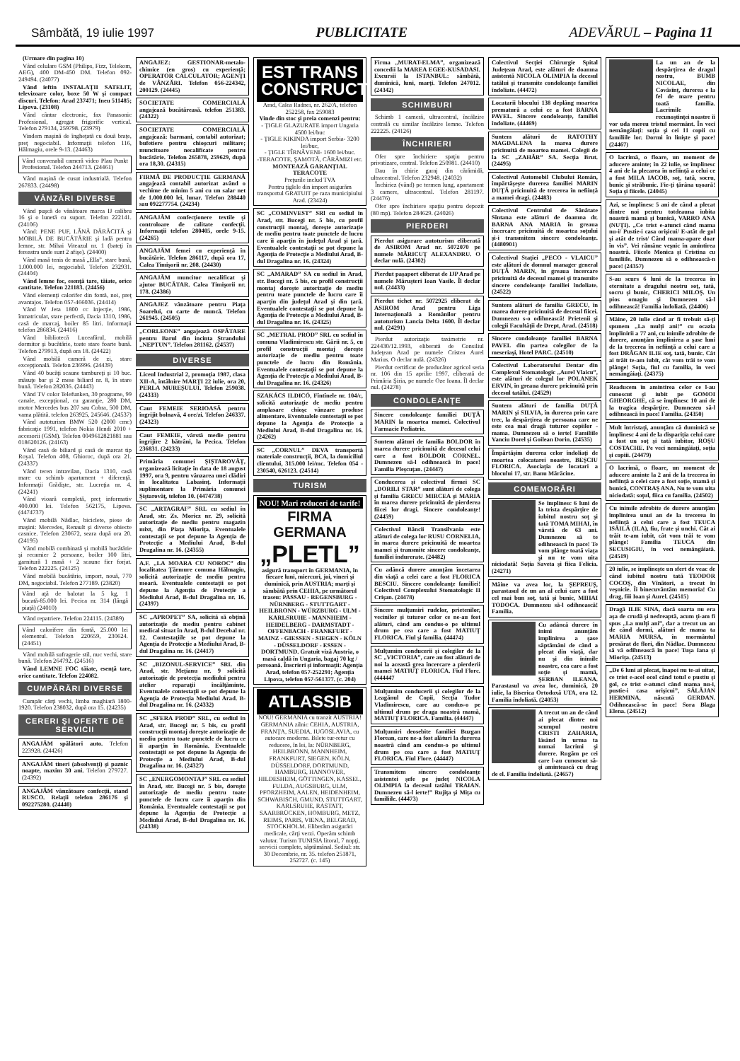Sâmbătă, 19 iulie 1997 PUBLICITATE ADEVĂRUL – Pagina 11
(Urmare din pagina 10)
Vând celulare GSM (Philips, Fizz, Telekom, AEG), 400 DM-450 DM. Telefon 092-249494. (24077)
Vând ieftin INSTALAŢII SATELIT, televizoare color, boxe 50 W şi compact discuri. Telefon: Arad 237471; Ineu 511485; Lipova. (23108)
Vând cântar electronic, fax Panasonic Profesional, agregat frigorific vertical. Telefon 279134, 259798. (23979)
Vindem maşină de îngheţată cu două braţe, preţ negociabil. Informaţii telefon 116, Hălmagiu, orele 9-13. (24463)
Vând convenabil cameră video Plau Punkt Profesional. Telefon 244713. (24461)
Vând maşină de cusut industrială. Telefon 267833. (24498)
VÂNZĂRI DIVERSE
Vând puşcă de vânătoare marca IJ calibru 16 şi o lunetă cu suport. Telefon 222141. (24106)
Vând: PENE PUF, LÂNĂ DĂRĂCITĂ şi MOBILĂ DE BUCĂTĂRIE şi ladă pentru lemne, str. Mihai Viteazul nr. 1 (bateţi în fereastra unde sunt 2 afişe). (24400)
Vând masă tenis de masă „Ella”, stare bună, 1.000.000 lei, negociabil. Telefon 232931. (24404)
Vând lemne foc, esenţă tare, tăiate, orice cantitate. Telefon 221183. (24456)
Vând elemenţi calorifer din fontă, noi, preţ avantajos. Telefon 057-466036. (24414)
Vând W Jeta 1800 cc Injecţie, 1986, înmatriculat, stare perfectă, Dacia 1310, 1986, casă de marcaj, boiler 85 litri. Informaţii telefon 286834. (24416)
Vând bibliotecă Luceafărul, mobilă dormitor şi bucătărie, toate stare foarte bună. Telefon 279913, după ora 18. (24422)
Vând mobilă cameră de zi, stare excepţională. Telefon 236996. (24439)
Vând 40 bucăţi scaune tambureţi şi 10 buc. măsuţe bar şi 2 mese biliard nr. 8, în stare bună. Telefon 282036. (24443)
Vând TV color Telefunken, 30 programe, 99 canale, excepţional, cu garanţie, 280 DM, motor Mercedes bus 207 sau Cobra, 500 DM, vama plătită. telefon 263925, 245646. (24537)
Vând autoturism BMW 520 (2000 cmc) fabricaţie 1991, telefon Nokia Hendi 2010 + accesorii (GSM). Telefon 0049612821881 sau 018620126. (24163)
Vând casă de biliard şi casă de marcat tip Royal. Telefon 408, Ghioroc, după ora 21. (24337)
Vând teren intravilan, Dacia 1310, casă mare cu schimb apartament + diferenţă. Informaţii Grădişte, str. Lucreţia nr. 4. (24241)
Vând vioară completă, preţ informativ 400.000 lei. Telefon 562175, Lipova. (4474737)
Vând mobilă Nădlac, biciclete, piese de maşini: Mercedes, Renault şi diverse obiecte casnice. Telefon 230672, seara după ora 20. (24195)
Vând mobilă combinată şi mobilă bucătărie şi recamier 2 persoane, boiler 100 litri, garnitură 1 masă + 2 scaune fier forjat. Telefon 222225. (24125)
Vând mobilă bucătărie, import, nouă, 770 DM, negociabil. Telefon 277189. (23820)
Vând aţă de balotat la 5 kg, 1 bucată-85.000 lei. Pecica nr. 314 (lângă piaţă) (24010)
Vând repatriere. Telefon 224115. (24389)
Vând calorifere din fontă, 25.000 lei elementul. Telefon 220659, 230624. (24451)
Vând mobilă sufragerie stil, nuc vechi, stare bună. Telefon 264792. (24516)
Vând LEMNE FOC tăiate, esenţă tare, orice cantitate. Telefon 224082.
CUMPĂRĂRI DIVERSE
Cumpăr cărţi vechi, limba maghiară 1800-1920. Telefon 238032, după ora 15. (24235)
CERERI ŞI OFERTE DE SERVICII
ANGAJĂM spălători auto. Telefon 223928. (24426)
ANGAJĂM tineri (absolvenţi) şi paznic noapte, maxim 30 ani. Telefon 279727. (24392)
ANGAJĂM vânzătoare confecţii, stand RUSCO. Relaţii telefon 286176 şi 092275280. (24440)
ANGAJEZ: GESTIONAR-metalo-chimice (en gros) cu experienţă; OPERATOR CALCULATOR; AGENŢI de VÂNZĂRI. Telefon 056-224342, 200129. (24445)
SOCIETATE COMERCIALĂ angajează bucătăreasă. telefon 251383. (24322)
SOCIETATE COMERCIALĂ angajează: barmani, contabil autorizat; bufetiere pentru chioşcuri militare; muncitoare necalificate pentru bucătărie. Telefon 265878, 259629, după ora 18,30. (24315)
FIRMĂ DE PRODUCŢIE GERMANĂ angajează contabil autorizat având o vechime de minim 5 ani cu un salar net de 1.000.000 lei, lunar. Telefon 288440 sau 092277754. (24234)
ANGAJĂM confecţionere textile şi controloare de calitate confecţii. Informaţii telefon 280405, orele 9-15. (24265)
ANGAJĂM femei cu experienţă în bucătărie. Telefon 286117, după ora 17, Calea Timişorii nr. 208. (24430)
ANGAJĂM muncitor necalificat şi ajutor BUCĂTAR. Calea Timişorii nr. 178. (24386)
ANGAJEZ vânzătoare pentru Piaţa Soarelui, cu carte de muncă. Telefon 261945. (24505)
„CORLEONE” angajează OSPĂTARE pentru Barul din incinta Ştrandului „NEPTUN”. Telefon 281162. (24537)
DIVERSE
Liceul Industrial 2, promoţia 1987, clasa XII-A, întâlnire MARŢI 22 iulie, ora 20, PERLA MUREŞULUI. Telefon 259038. (24333)
Caut FEMEIE SERIOASĂ pentru îngrijit bolnavă, 4 ore/zi. Telefon 246337. (24323)
Caut FEMEIE, vârstă medie pentru îngrijire 2 bătrâni, la Pecica. Telefon 236831. (24233)
Primăria comunei ŞIŞTAROVĂŢ, organizează licitaţie în data de 18 august 1997, ora 9, pentru vânzarea unei clădiri în localitatea Labasinţ. Informaţii suplimentare la Primăria comunei Şiştarovăţ, telefon 10. (4474738)
SC „ARTAGRAF” SRL cu sediul în Arad, str. Zs. Moricz nr. 29, solicită autorizaţie de mediu pentru magazin mixt, din Piaţa Mioriţa. Eventualele contestaţii se pot depune la Agenţia de Protecţie a Mediului Arad, B-dul Dragalina nr. 16. (24355)
A.F. „LA MOARA CU NOROC” din localitatea Ţărmure comuna Hălmagiu, solicită autorizaţie de mediu pentru moară. Eventualele contestaţii se pot depune la Agenţia de Protecţie a Mediului Arad, B-dul Dragalina nr. 16. (24397)
SC „APROPET” SA, solicită să obţină autorizaţie de mediu pentru cabinet medical situat în Arad, B-dul Decebal nr. 12. Contestaţiile se pot depune la Agenţia de Protecţie a Mediului Arad, B-dul Dragalina nr. 16. (24417)
SC „BIZONUL-SERVICE” SRL din Arad, str. Meţianu nr. 9 solicită autorizaţie de protecţia mediului pentru atelier reparaţii încălţăminte. Eventualele contestaţii se pot depune la Agenţia de Protecţia Mediului Arad. B-dul Dragalina nr. 16. (24332)
SC „SFERA PROD” SRL, cu sediul în Arad, str. Bucegi nr. 5 bis, cu profil construcţii montaj doreşte autorizaţie de mediu pentru toate punctele de lucru ce îi aparţin în România. Eventualele contestaţii se pot depune la Agenţia de Protecţie a Mediului Arad, B-dul Dragalina nr. 16. (24327)
SC „ENERGOMONTAJ” SRL cu sediul în Arad, str. Bucegi nr. 5 bis, doreşte autorizaţie de mediu pentru toate punctele de lucru care îi aparţin din România. Eventualele contestaţii se pot depune la Agenţia de Protecţie a Mediului Arad, B-dul Dragalina nr. 16. (24338)
EST TRANS CONSTRUCT
Arad, Calea Radnei, nr. 262/A, telefon 252258, fax 259083
Vinde din stoc şi preia comenzi pentru:
- ŢIGLE GLAZURATE import Ungaria 4500 lei/buc
- ŢIGLE KIKINDA import Serbia- 3200 lei/buc,
- ŢIGLE TÎRNĂVENI- 1600 lei/buc.
-TERACOTE, ŞAMOTĂ, CĂRĂMIZI etc.
MONTEAZĂ GARANŢIAL TERACOTE
Preţurile includ TVA
Pentru ţiglele din import asigurăm transportul GRATUIT pe raza municipiului Arad. (23424)
SC „COMINVEST” SRl cu sediul în Arad, str. Bucegi nr. 5 bis, cu profil construcţii montaj, doreşte autorizaţie de mediu pentru toate punctele de lucru care îi aparţin în judeţul Arad şi ţară. Eventualele contestaţii se pot depune la Agenţia de Protecţie a Mediului Arad, B-dul Dragalina nr. 16. (24324)
SC „AMARAD” SA cu sediul în Arad, str. Bucegi nr. 5 bis, cu profil construcţii montaj doreşte autorizaţie de mediu pentru toate punctele de lucru care îi aparţin din judeţul Arad şi din ţară. Eventualele contestaţii se pot depune la Agenţia de Protecţie a Mediului Arad, B-dul Dragalina nr. 16. (24325)
SC „METRAL PROD” SRL cu sediul în comuna Vladimirescu str. Gării nr. 5, cu profil construcţii montaj doreşte autorizaţie de mediu pentru toate punctele de lucru din România. Eventualele contestaţii se pot depune la Agenţia de Protecţie a Mediului Arad, B-dul Dragalina nr. 16. (24326)
SZAKÁCS ILDICÓ, Fîntînele nr. 104/c, solicită autorizaţie de mediu pentru amplasare chioşc vânzare produse alimentare. Eventualele contestaţii se pot depune la Agenţia de Protecţie a Mediului Arad, B-dul Dragalina nr. 16. (24262)
SC „CORNUL” DEVA transportă materiale construcţii, BCA, la domiciliul clientului, 315.000 lei/mc. Telefon 054 - 230540, 626123. (24514)
TURISM
NOU! Mari reduceri de tarife!
FIRMA GERMANA
„PLETL”
asigură transport în GERMANIA, în fiecare luni, miercuri, joi, vineri şi duminică, prin AUSTRIA; marţi şi sâmbătă prin CEHIA, pe următorul traseu: PASSAU - REGENSBURG - NÜRNBERG - STUTTGART - HEILBRONN - WÜRZBURG - ULM - KARLSRUHE - MANNHEIM - HEIDELBERG - DARMSTADT - OFFENBACH - FRANKFURT - MAINZ - GIESSEN - SIEGEN - KÖLN - DÜSSELDORF - ESSEN - DORTMUND. Gratuit viză Austria, o masă caldă în Ungaria, bagaj 70 kg / persoană. Înscrieri şi informaţii: Agenţia Arad, telefon 057-252291; Agenţia Lipova, telefon 057-561377. (c. 204)
ATLASSIB
NOU! GERMANIA cu tranzit AUSTRIA! GERMANIA zilnic CEHIA, AUSTRIA, FRANŢA, SUEDIA, IUGOSLAVIA, cu autocare moderne. Bilete tur-retur cu reducere, în lei, la: NÜRNBERG, HEILBRONN, MANNHEIM, FRANKFURT, SIEGEN, KÖLN, DÜSSELDORF, DORTMUND, HAMBURG, HANNOVER, HILDESHEIM, GÖTTINGEN, KASSEL, FULDA, AUGSBURG, ULM, PFORZHEIM, AALEN, HEIDENHEIM, SCHWABISCH, GMUND, STUTTGART, KARLSRUHE, RASTATT, SAARBRÜCKEN, HOMBURG, METZ, REIMS, PARIS, VIENA, BELGRAD, STOCKHOLM. Eliberăm asigurări medicale, cărţi verzi. Operăm schimb valutar. Turism TUNISIA litoral, 7 nopţi, servicii complete, săptămânal. Sediul: str. 30 Decembrie, nr. 35. telefon 251871, 252727. (c. 145)
Firma „MURAT-ELMA”, organizează concedii la MAREA EGEE-KUSADASI. Excursii la ISTANBUL: sâmbătă, duminică, luni, marţi. Telefon 247012. (24342)
SCHIMBURI
Schimb 1 cameră, ultracentral, încălzire centrală cu similar încălzire lemne. Telefon 222225. (24126)
ÎNCHIRIERI
Ofer spre închiriere spaţiu pentru privatizare, central. Telefon 250981. (24410)
Dau în chirie garaj din cărămidă, ultracentral. Telefon 232948. (24032)
Închiriez (vând) pe termen lung, apartament 3 camere, ultracentral. Telefon 281197. (24476)
Ofer spre închiriere spaţiu pentru depozit (80 mp). Telefon 284629. (24026)
PIERDERI
Pierdut asigurare autoturism eliberată de ASIROM Arad nr. 5072070 pe numele MĂRICUŢ ALEXANDRU. O declar nulă. (24302)
Pierdut paşaport eliberat de IJP Arad pe numele Măruşteri Ioan Vasile. Îl declar nul. (24433)
Pierdut tichet nr. 5072925 eliberat de ASIROM Arad pentru Liga Internaţională a Românilor pentru autoturism Lancia Delta 1600. Îl declar nul. (24291)
Pierdut autorizaţie taximetrie nr. 224430/12.1993, eliberată de Consiliul Judeţean Arad pe numele Cristea Aurel Marius. O declar nulă. (24326)
Pierdut certificat de producător agricol seria nr. 106 din 15 aprilie 1997, eliberată de Primăria Şiria, pe numele Oze Ioana. Îl declar nul. (24278)
CONDOLEANŢE
Sincere condoleanţe familiei DUŢĂ MARIN la moartea mamei. Colectivul Farmacie Pediatrie.
Suntem alături de familia BOLDOR în marea durere pricinuită de decesul celui care a fost BOLDOR CORNEL. Dumnezeu să-l odihnească în pace! Familia Pleşcuţan. (24447)
Conducerea şi colectivul firmei SC „DORILI STAR” sunt alături de colega şi familia GRECU MIRCEA şi MARIA în marea durere pricinuită de pierderea fiicei lor dragi. Sincere condoleanţe! (24459)
Colectivul Băncii Transilvania este alături de colega lor RUSU CORNELIA, în marea durere pricinuită de moartea mamei şi transmite sincere condoleanţe, familiei îndurerate. (24482)
Cu adâncă durere anunţăm încetarea din viaţă a celei care a fost FLORICA BESCIU. Sincere condoleanţe familiei! Colectivul Complexului Stomatologic II Crişan. (24478)
Sincere mulţumiri rudelor, prietenilor, vecinilor şi tuturor celor ce ne-au fost alături, când am condus-o pe ultimul drum pe cea care a fost MATIUŢ FLORICA. Fiul şi familia. (44474)
Mulţumim conducerii şi colegilor de la SC „VICTORIA”, care au fost alături de noi la această grea încercare a pierderii mamei MATIUŢ FLORICA. Fiul Florc. (444447
Mulţumim conducerii şi colegilor de la Leagănul de Copii, Secţia Tudor Vladimirescu, care au condus-o pe ultimul drum pe draga noastră mamă, MATIUŢ FLORICA. Familia. (44447)
Mulţumiri deosebite familiei Buzgan Florean, care ne-a fost alături la durerea noastră când am condus-o pe ultimul drum pe cea care a fost MATIUŢ FLORICA. Fiul Flore. (44447)
Transmitem sincere condoleanţe asistentei şefe pe judeţ NICOLA OLIMPIA la decesul tatălui TRAIAN. Dumnezeu să-l ierte!” Rujiţa şi Miţa cu familiile. (44473)
Colectivul Secţiei Chirurgie Spital Judeţean Arad, este alături de doamna asistentă NICOLA OLIMPIA la decesul tatălui şi transmite condoleanţe familiei îndoliate. (44472)
Locatarii blocului 138 deplâng moartea prematură a celui ce a fost BARNA PAVEL. Sincere condoleanţe, familiei îndoliate. (44469)
Suntem alături de RATOTHY MAGDALENA la marea durere pricinuită de moartea mamei. Colegii de la SC „ZAHĂR” SA. Secţia Brut. (24495)
Colectivul Automobil Clubului Român, împărtăşeşte durerea familiei MARIN DUŢĂ pricinuită de trecerea în neființă a mamei dragi. (24483)
Colectivul Centrului de Sănătate Sîntana este alături de doamna dr. BARNA ANA MARIA în greaua încercare pricinuită de moartea soţului şi-i transmitem sincere condoleanţe. (4480901)
Colectivul Staţiei „PECO - VLAICU” este alături de domnul manager general DUŢĂ MARIN, în greaua încercare pricinuită de decesul mamei şi transmite sincere condoleanţe familiei îndoliate. (24522)
Suntem alături de familia GRECU, în marea durere pricinuită de decesul fiicei. Dumnezeu s-o odihnească! Prietenii şi colegii Facultăţii de Drept, Arad. (24518)
Sincere condoleanţe familiei BARNA PAVEL din partea colegilor de la meseriaşi, Hotel PARC. (24510)
Colectivul Laboratorului Dentar din Complexul Stomatologic „Aurel Vlaicu”, este alături de colegul lor POLANEK ERVIN, în greaua durere pricinuită prin decesul tatălui. (24529)
Suntem alături de familia DUŢĂ MARIN şi SILVIA, în durerea prin care trec, la despărţirea de persoana care ne este cea mai dragă tuturor copiilor - mama. Dumnezeu să o ierte! Familiile Vanciu Dorel şi Goilean Dorin. (24535)
Împărtăşim durerea celor îndoliaţi de moartea colocatarei noastre, BEŞCIU FLORICA. Asociaţia de locatari a blocului 17, str. Banu Mărăcine.
COMEMORĂRI
Se împlinesc 6 luni de la trista despărţire de iubitul nostru soţ şi tată TOMA MIHAI, în vârstă de 63 ani. Dumnezeu să te odihnească în pace! Te vom plânge toată viaţa şi nu te vom uita niciodată! Soţia Saveta şi fiica Felicia. (24271)
Mâine va avea loc, la ŞEPREUŞ, parastasul de un an al celui care a fost cel mai bun soţ, tată şi bunic, MIHAI TODOCA. Dumnezeu să-l odihnească! Familia.
Cu adâncă durere în inimi anunţăm împlinirea a şase săptămâni de când a plecat din viaţă, dar nu şi din inimile noastre, cea care a fost soţie şi mamă, ŞERBAN ILEANA. Parastasul va avea loc, duminică, 20 iulie, la Biserica Ortodoxă UTA, ora 12. Familia îndoliată. (24053)
A trecut un an de când ai plecat dintre noi scumpul nostru CRISTI ZAHARIA, lăsând în urma ta numai lacrimi şi durere. Rugăm pe cei care l-au cunoscut să-şi amintească cu drag de el. Familia îndoliată. (24657)
La un an de la despărţirea de dragul nostru, BUMB NICOLAE, din Covăsînţ, durerea e la fel de mare pentru toată familia. Lacrimile recunoştinţei noastre îi vor uda mereu tristul mormânt. În veci nemângâiaţi: soţia şi cei 11 copii cu familiile lor. Dormi în linişte şi pace! (24467)
O lacrimă, o floare, un moment de aducere aminte; în 22 iulie, se împlinesc 4 ani de la plecarea în neființă a celui ce a fost MILA IACOB, soţ, tată, socru, bunic şi străbunic. Fie-ţi ţărâna uşoară! Soţia şi fiicele. (24045)
Azi, se împlinesc 5 ani de când a plecat dintre noi pentru totdeauna iubita noastră mamă şi bunică, VARRO ANA (NUŢI). „Ce trist e-atunci când mama nu-i/ Pustie-i casa orişicui/ E-atât de gol şi atât de trist/ Când mama-apare doar în vis”. Vei rămâne veşnic în amintirea noastră. Fiicele Monica şi Cristina cu familiile. Dumnezeu să o odihnească-n pace! (24357)
S-au scurs 6 luni de la trecerea în eternitate a dragului nostru soţ, tată, socru şi bunic, CHERICI MILOŞ. Un pios omagiu şi Dumnezeu să-l odihnească! Familia îndoliată. (24406)
Mâine, 20 iulie când ar fi trebuit să-ţi spunem „La mulţi ani!” cu ocazia împlinirii a 77 ani, cu inimile zdrobite de durere, anunţăm împlinirea a şase luni de la trecerea în neființă a celui care a fost DRĂGAN ILIE soţ, tată, bunic. Cât ai trăit te-am iubit, cât vom trăi te vom plânge! Soţia, fiul cu familia, în veci nemângâiaţi. (24375)
Readucem în amintirea celor ce l-au cunoscut şi iubit pe GOMOI GHEORGHE, că se împlinesc 10 ani de la tragica despărţire. Dumnezeu să-l odihnească în pace! Familia. (24350)
Mult întristaţi, anunţăm că duminică se împlinesc 4 ani de la dispariţia celui care a fost un soţ şi tată iubitor, ROŞU COSTACHE. Pe veci nemângâiaţi, soţia şi copiii. (24479)
O lacrimă, o floare, un moment de aducere aminte la 2 ani de la trecerea în neființă a celei care a fost soţie, mamă şi bunică, CONTRAŞ ANA. Nu te vom uita niciodată: soţul, fiica cu familia. (24502)
Cu inimile zdrobite de durere anunţăm împlinirea unui an de la trecerea în neființă a celui care a fost TEUCA ISĂILĂ (ILA), fiu, frate şi unchi. Cât ai trăit te-am iubit, cât vom trăi te vom plânge! Familia TEUCA din SECUSIGIU, în veci nemângâiată. (24519)
20 iulie, se împlineşte un sfert de veac de când iubitul nostru tată TEODOR COCOŞ, din Vînători, a trecut în veşnicie. Îi binecuvântăm memoria! Cu drag, fiii Ioan şi Aurel. (24515)
Dragă ILIE SINA, dacă soarta nu era aşa de crudă şi nedreaptă, acum ţi-am fi spus „La mulţi ani”, dar a trecut un an de când dormi, alături de mama ta MARIA MURSA, în mormântul presărat de flori, din Nădlac. Dumnezeu să vă odihnească în pace! Tuşa Iana şi Mioriţa. (24513)
„De 6 luni ai plecat, înapoi nu te-ai uitat, ce trist e-acel ocol când totul e pustiu şi gol, ce trist e-atunci când mama nu-i, pustie-i casa orişicui”, SĂLĂJAN HERMINA, născută GERDAN. Odihnească-se în pace! Sora Blaga Elena. (24512)